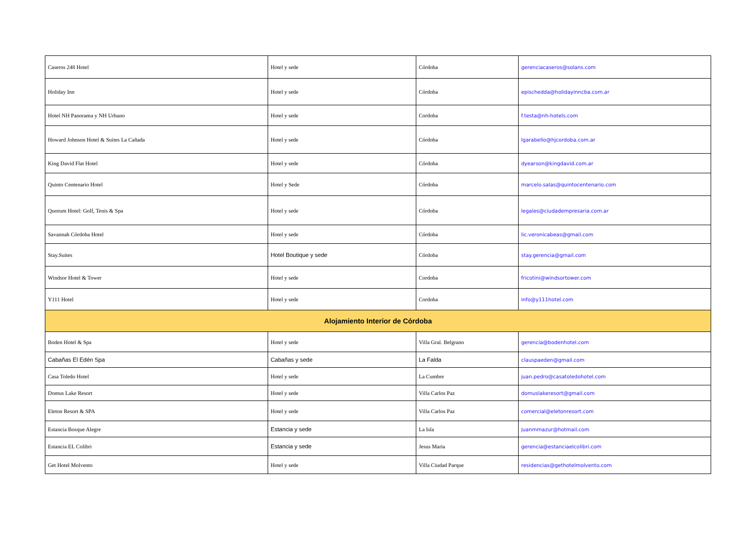| Caseros 248 Hotel | Hotel y sede | Córdoba | gerenciacaseros@solans.com |
| Holiday Inn | Hotel y sede | Córdoba | epischedda@holidayinncba.com.ar |
| Hotel NH Panorama y NH Urbano | Hotel y sede | Cordoba | f.testa@nh-hotels.com |
| Howard Johnson Hotel & Suites La Cañada | Hotel y sede | Córdoba | lgarabello@hjcordoba.com.ar |
| King David Flat Hotel | Hotel y sede | Córdoba | dyearson@kingdavid.com.ar |
| Quinto Centenario Hotel | Hotel y Sede | Córdoba | marcelo.salas@quintocentenario.com |
| Quorum Hotel: Golf, Tenis & Spa | Hotel y sede | Córdoba | legales@ciudadempresaria.com.ar |
| Savannah Córdoba Hotel | Hotel y sede | Córdoba | lic.veronicabeas@gmail.com |
| Stay.Suites | Hotel Boutique y sede | Córdoba | stay.gerencia@gmail.com |
| Windsor Hotel & Tower | Hotel y sede | Cordoba | fricotini@windsortower.com |
| Y111 Hotel | Hotel y sede | Cordoba | info@y111hotel.com |
| Alojamiento Interior de Córdoba | | | |
| Boden Hotel & Spa | Hotel y sede | Villa Gral. Belgrano | gerencia@bodenhotel.com |
| Cabañas El Edén Spa | Cabañas y sede | La Falda | clauspaeden@gmail.com |
| Casa Toledo Hotel | Hotel y sede | La Cumbre | juan.pedro@casatoledohotel.com |
| Domus Lake Resort | Hotel y sede | Villa Carlos Paz | domuslakeresort@gmail.com |
| Eleton Resort & SPA | Hotel y sede | Villa Carlos Paz | comercial@eletonresort.com |
| Estancia Bosque Alegre | Estancia y sede | La Isla | juanmmazur@hotmail.com |
| Estancia EL Colibri | Estancia y sede | Jesus Maria | gerencia@estanciaelcolibri.com |
| Get Hotel Molvento | Hotel y sede | Villa Ciudad Parque | residencias@gethotelmolvento.com |